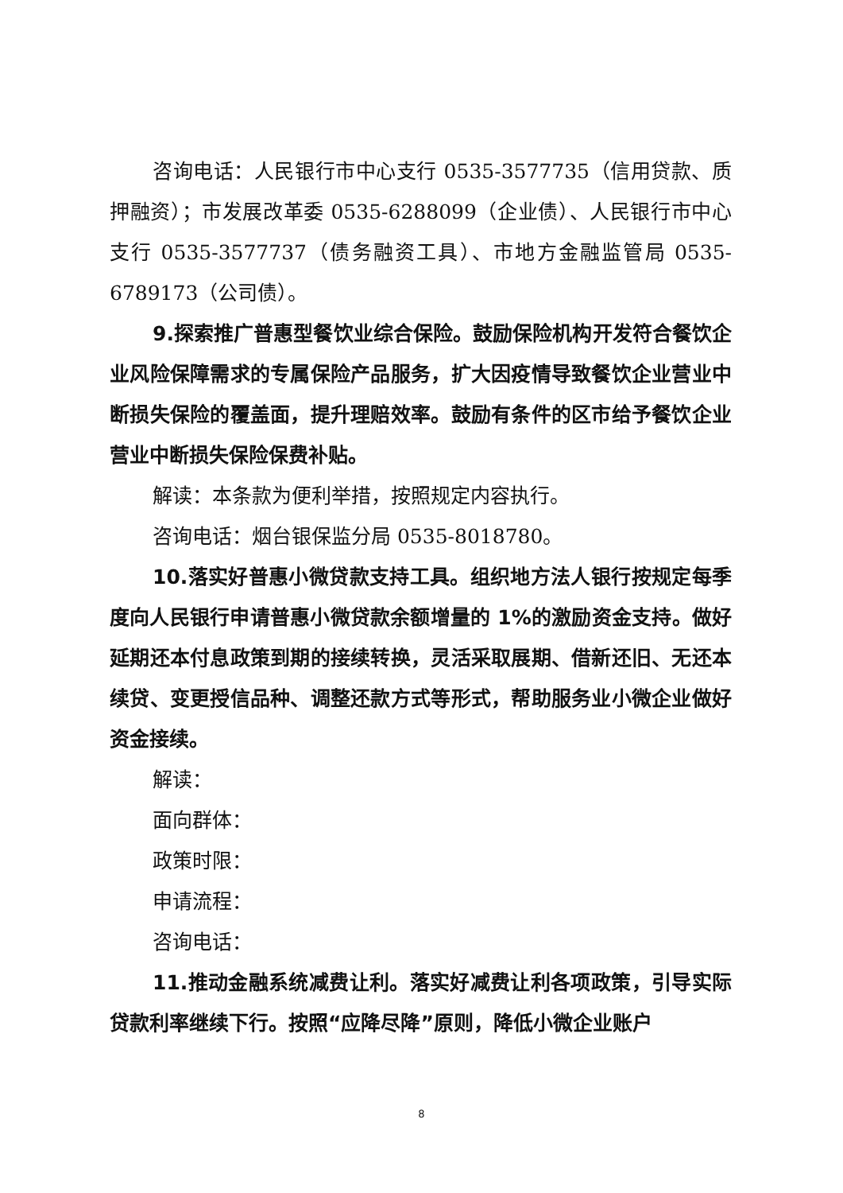咨询电话：人民银行市中心支行 0535-3577735（信用贷款、质押融资）；市发展改革委 0535-6288099（企业债）、人民银行市中心支行 0535-3577737（债务融资工具）、市地方金融监管局 0535-6789173（公司债）。
9.探索推广普惠型餐饮业综合保险。鼓励保险机构开发符合餐饮企业风险保障需求的专属保险产品服务，扩大因疫情导致餐饮企业营业中断损失保险的覆盖面，提升理赔效率。鼓励有条件的区市给予餐饮企业营业中断损失保险保费补贴。
解读：本条款为便利举措，按照规定内容执行。
咨询电话：烟台银保监分局 0535-8018780。
10.落实好普惠小微贷款支持工具。组织地方法人银行按规定每季度向人民银行申请普惠小微贷款余额增量的 1%的激励资金支持。做好延期还本付息政策到期的接续转换，灵活采取展期、借新还旧、无还本续贷、变更授信品种、调整还款方式等形式，帮助服务业小微企业做好资金接续。
解读：
面向群体：
政策时限：
申请流程：
咨询电话：
11.推动金融系统减费让利。落实好减费让利各项政策，引导实际贷款利率继续下行。按照“应降尽降”原则，降低小微企业账户
8